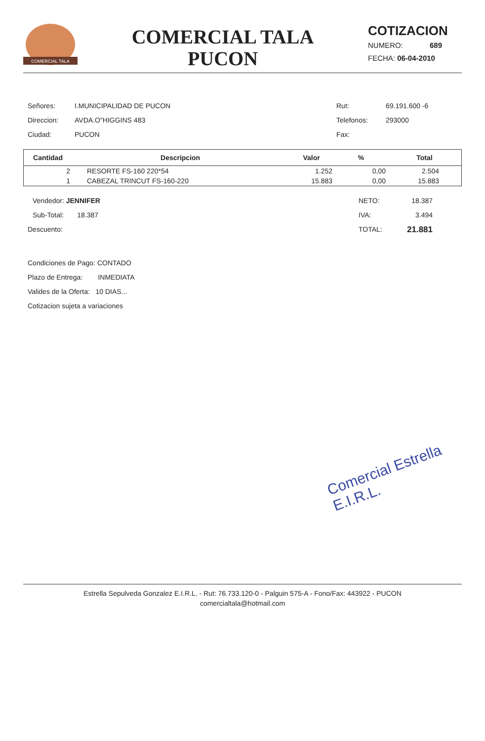COMERCIAL TALA
COMERCIAL TALA
PUCON
COTIZACION
NUMERO: 689
FECHA: 06-04-2010
Señores: I.MUNICIPALIDAD DE PUCON Rut: 69.191.600 -6
Direccion: AVDA.O"HIGGINS 483 Telefonos: 293000
Ciudad: PUCON Fax:
| Cantidad | Descripcion | Valor | % | Total |
| --- | --- | --- | --- | --- |
| 2 | RESORTE FS-160 220*54 | 1.252 | 0,00 | 2.504 |
| 1 | CABEZAL TRINCUT FS-160-220 | 15.883 | 0,00 | 15.883 |
Vendedor: JENNIFER NETO: 18.387
Sub-Total: 18.387 IVA: 3.494
Descuento: TOTAL:
21.881
Condiciones de Pago: CONTADO
Plazo de Entrega: INMEDIATA
Valides de la Oferta: 10 DIAS...
Cotizacion sujeta a variaciones
Comercial Estrella E.I.R.L.
Estrella Sepulveda Gonzalez E.I.R.L. - Rut: 76.733.120-0 - Palguin 575-A - Fono/Fax: 443922 - PUCON
comercialtala@hotmail.com